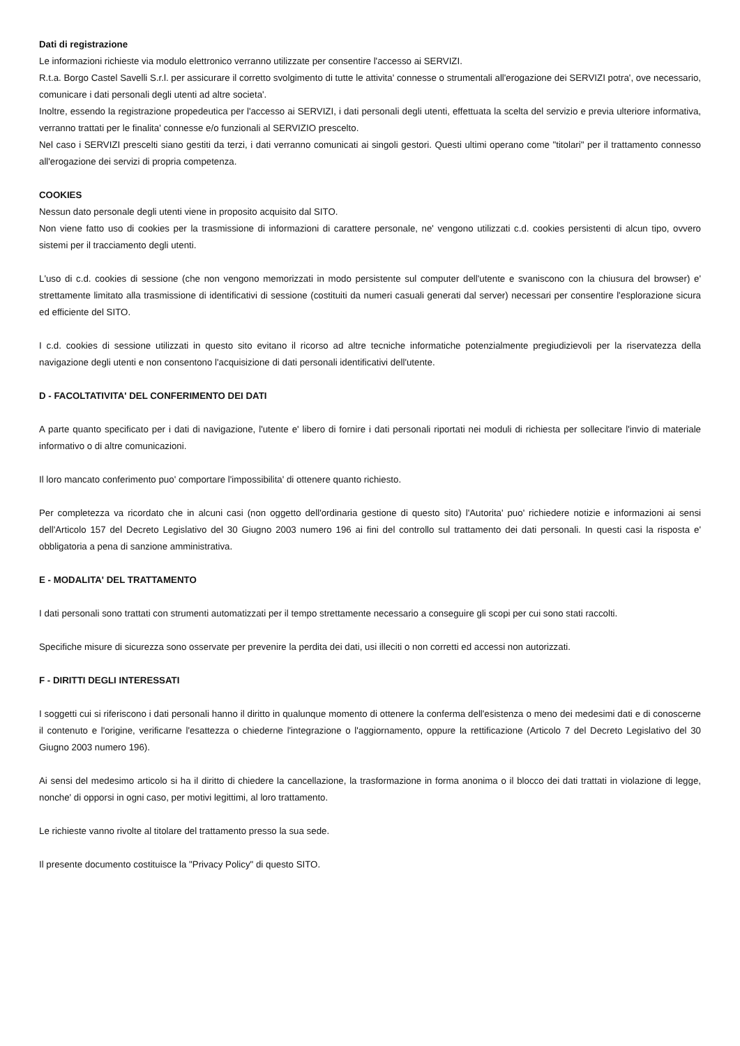Dati di registrazione
Le informazioni richieste via modulo elettronico verranno utilizzate per consentire l'accesso ai SERVIZI.
R.t.a. Borgo Castel Savelli S.r.l. per assicurare il corretto svolgimento di tutte le attivita' connesse o strumentali all'erogazione dei SERVIZI potra', ove necessario, comunicare i dati personali degli utenti ad altre societa'.
Inoltre, essendo la registrazione propedeutica per l'accesso ai SERVIZI, i dati personali degli utenti, effettuata la scelta del servizio e previa ulteriore informativa, verranno trattati per le finalita' connesse e/o funzionali al SERVIZIO prescelto.
Nel caso i SERVIZI prescelti siano gestiti da terzi, i dati verranno comunicati ai singoli gestori. Questi ultimi operano come "titolari" per il trattamento connesso all'erogazione dei servizi di propria competenza.
COOKIES
Nessun dato personale degli utenti viene in proposito acquisito dal SITO.
Non viene fatto uso di cookies per la trasmissione di informazioni di carattere personale, ne' vengono utilizzati c.d. cookies persistenti di alcun tipo, ovvero sistemi per il tracciamento degli utenti.
L'uso di c.d. cookies di sessione (che non vengono memorizzati in modo persistente sul computer dell'utente e svaniscono con la chiusura del browser) e' strettamente limitato alla trasmissione di identificativi di sessione (costituiti da numeri casuali generati dal server) necessari per consentire l'esplorazione sicura ed efficiente del SITO.
I c.d. cookies di sessione utilizzati in questo sito evitano il ricorso ad altre tecniche informatiche potenzialmente pregiudizievoli per la riservatezza della navigazione degli utenti e non consentono l'acquisizione di dati personali identificativi dell'utente.
D - FACOLTATIVITA' DEL CONFERIMENTO DEI DATI
A parte quanto specificato per i dati di navigazione, l'utente e' libero di fornire i dati personali riportati nei moduli di richiesta per sollecitare l'invio di materiale informativo o di altre comunicazioni.
Il loro mancato conferimento puo' comportare l'impossibilita' di ottenere quanto richiesto.
Per completezza va ricordato che in alcuni casi (non oggetto dell'ordinaria gestione di questo sito) l'Autorita' puo' richiedere notizie e informazioni ai sensi dell'Articolo 157 del Decreto Legislativo del 30 Giugno 2003 numero 196 ai fini del controllo sul trattamento dei dati personali. In questi casi la risposta e' obbligatoria a pena di sanzione amministrativa.
E - MODALITA' DEL TRATTAMENTO
I dati personali sono trattati con strumenti automatizzati per il tempo strettamente necessario a conseguire gli scopi per cui sono stati raccolti.
Specifiche misure di sicurezza sono osservate per prevenire la perdita dei dati, usi illeciti o non corretti ed accessi non autorizzati.
F - DIRITTI DEGLI INTERESSATI
I soggetti cui si riferiscono i dati personali hanno il diritto in qualunque momento di ottenere la conferma dell'esistenza o meno dei medesimi dati e di conoscerne il contenuto e l'origine, verificarne l'esattezza o chiederne l'integrazione o l'aggiornamento, oppure la rettificazione (Articolo 7 del Decreto Legislativo del 30 Giugno 2003 numero 196).
Ai sensi del medesimo articolo si ha il diritto di chiedere la cancellazione, la trasformazione in forma anonima o il blocco dei dati trattati in violazione di legge, nonche' di opporsi in ogni caso, per motivi legittimi, al loro trattamento.
Le richieste vanno rivolte al titolare del trattamento presso la sua sede.
Il presente documento costituisce la "Privacy Policy" di questo SITO.